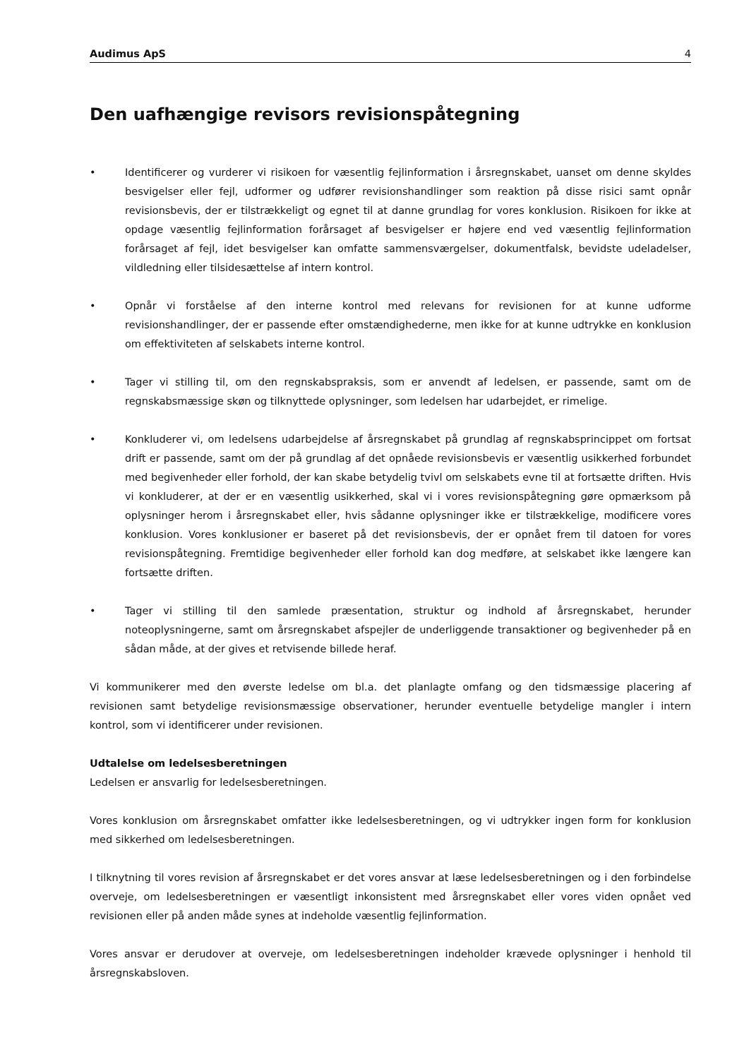Audimus ApS 4
Den uafhængige revisors revisionspåtegning
• Identificerer og vurderer vi risikoen for væsentlig fejlinformation i årsregnskabet, uanset om denne skyldes besvigelser eller fejl, udformer og udfører revisionshandlinger som reaktion på disse risici samt opnår revisionsbevis, der er tilstrækkeligt og egnet til at danne grundlag for vores konklusion. Risikoen for ikke at opdage væsentlig fejlinformation forårsaget af besvigelser er højere end ved væsentlig fejlinformation forårsaget af fejl, idet besvigelser kan omfatte sammensværgelser, dokumentfalsk, bevidste udeladelser, vildledning eller tilsidesættelse af intern kontrol.
• Opnår vi forståelse af den interne kontrol med relevans for revisionen for at kunne udforme revisionshandlinger, der er passende efter omstændighederne, men ikke for at kunne udtrykke en konklusion om effektiviteten af selskabets interne kontrol.
• Tager vi stilling til, om den regnskabspraksis, som er anvendt af ledelsen, er passende, samt om de regnskabsmæssige skøn og tilknyttede oplysninger, som ledelsen har udarbejdet, er rimelige.
• Konkluderer vi, om ledelsens udarbejdelse af årsregnskabet på grundlag af regnskabsprincippet om fortsat drift er passende, samt om der på grundlag af det opnåede revisionsbevis er væsentlig usikkerhed forbundet med begivenheder eller forhold, der kan skabe betydelig tvivl om selskabets evne til at fortsætte driften. Hvis vi konkluderer, at der er en væsentlig usikkerhed, skal vi i vores revisionspåtegning gøre opmærksom på oplysninger herom i årsregnskabet eller, hvis sådanne oplysninger ikke er tilstrækkelige, modificere vores konklusion. Vores konklusioner er baseret på det revisionsbevis, der er opnået frem til datoen for vores revisionspåtegning. Fremtidige begivenheder eller forhold kan dog medføre, at selskabet ikke længere kan fortsætte driften.
• Tager vi stilling til den samlede præsentation, struktur og indhold af årsregnskabet, herunder noteoplysningerne, samt om årsregnskabet afspejler de underliggende transaktioner og begivenheder på en sådan måde, at der gives et retvisende billede heraf.
Vi kommunikerer med den øverste ledelse om bl.a. det planlagte omfang og den tidsmæssige placering af revisionen samt betydelige revisionsmæssige observationer, herunder eventuelle betydelige mangler i intern kontrol, som vi identificerer under revisionen.
Udtalelse om ledelsesberetningen
Ledelsen er ansvarlig for ledelsesberetningen.
Vores konklusion om årsregnskabet omfatter ikke ledelsesberetningen, og vi udtrykker ingen form for konklusion med sikkerhed om ledelsesberetningen.
I tilknytning til vores revision af årsregnskabet er det vores ansvar at læse ledelsesberetningen og i den forbindelse overveje, om ledelsesberetningen er væsentligt inkonsistent med årsregnskabet eller vores viden opnået ved revisionen eller på anden måde synes at indeholde væsentlig fejlinformation.
Vores ansvar er derudover at overveje, om ledelsesberetningen indeholder krævede oplysninger i henhold til årsregnskabsloven.